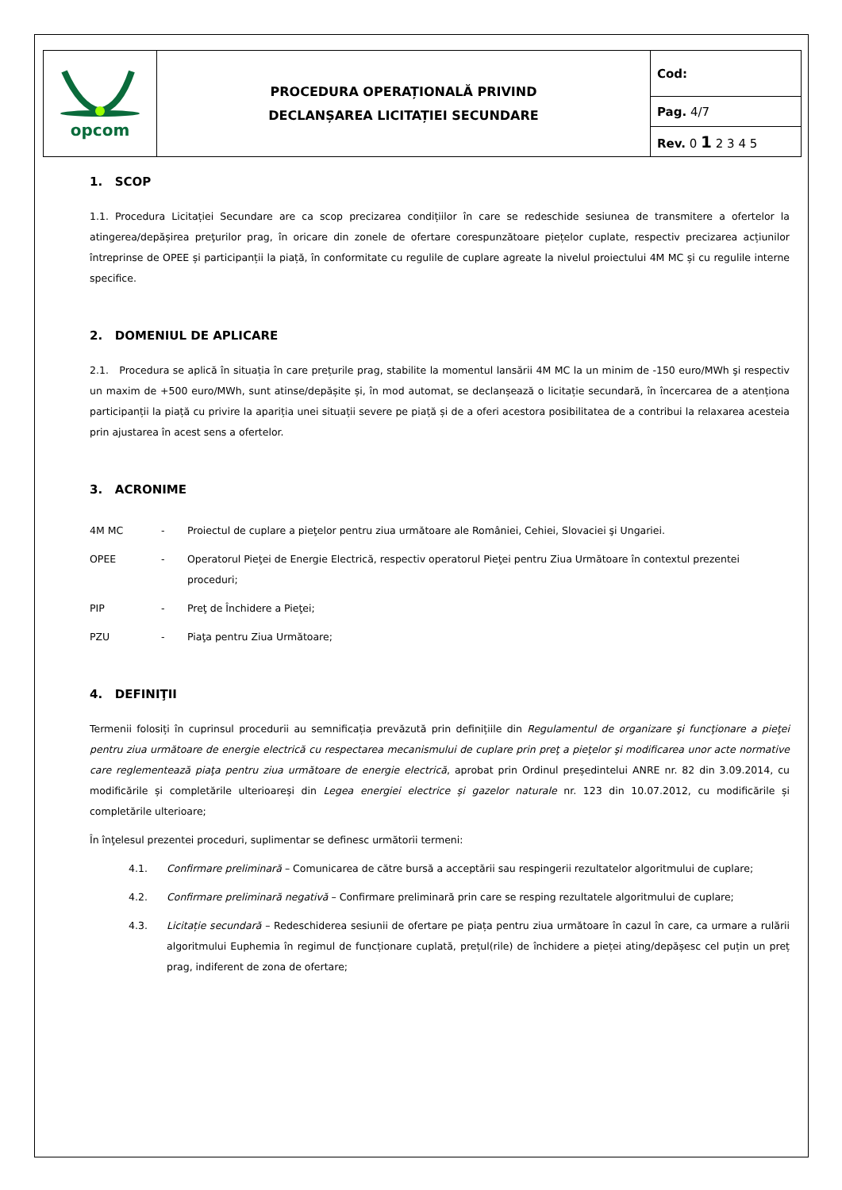| opcom | PROCEDURA OPERAȚIONALĂ PRIVIND DECLANȘAREA LICITAȚIEI SECUNDARE | Cod: |
| | | Pag. 4/7 |
| | | Rev. 0 1 2 3 4 5 |
1. SCOP
1.1. Procedura Licitației Secundare are ca scop precizarea condițiilor în care se redeschide sesiunea de transmitere a ofertelor la atingerea/depășirea preţurilor prag, în oricare din zonele de ofertare corespunzătoare piețelor cuplate, respectiv precizarea acțiunilor întreprinse de OPEE și participanții la piață, în conformitate cu regulile de cuplare agreate la nivelul proiectului 4M MC și cu regulile interne specifice.
2. DOMENIUL DE APLICARE
2.1. Procedura se aplică în situația în care prețurile prag, stabilite la momentul lansării 4M MC la un minim de -150 euro/MWh şi respectiv un maxim de +500 euro/MWh, sunt atinse/depășite și, în mod automat, se declanșează o licitație secundară, în încercarea de a atenționa participanții la piață cu privire la apariția unei situații severe pe piață și de a oferi acestora posibilitatea de a contribui la relaxarea acesteia prin ajustarea în acest sens a ofertelor.
3. ACRONIME
| 4M MC | - | Proiectul de cuplare a pieţelor pentru ziua următoare ale României, Cehiei, Slovaciei şi Ungariei. |
| OPEE | - | Operatorul Pieţei de Energie Electrică, respectiv operatorul Pieţei pentru Ziua Următoare în contextul prezentei proceduri; |
| PIP | - | Preţ de Închidere a Pieţei; |
| PZU | - | Piaţa pentru Ziua Următoare; |
4. DEFINIŢII
Termenii folosiți în cuprinsul procedurii au semnificația prevăzută prin definițiile din Regulamentul de organizare şi funcţionare a pieţei pentru ziua următoare de energie electrică cu respectarea mecanismului de cuplare prin preţ a pieţelor şi modificarea unor acte normative care reglementează piaţa pentru ziua următoare de energie electrică, aprobat prin Ordinul președintelui ANRE nr. 82 din 3.09.2014, cu modificările și completările ulterioareși din Legea energiei electrice și gazelor naturale nr. 123 din 10.07.2012, cu modificările și completările ulterioare;
În înţelesul prezentei proceduri, suplimentar se definesc următorii termeni:
4.1. Confirmare preliminară – Comunicarea de către bursă a acceptării sau respingerii rezultatelor algoritmului de cuplare;
4.2. Confirmare preliminară negativă – Confirmare preliminară prin care se resping rezultatele algoritmului de cuplare;
4.3. Licitație secundară – Redeschiderea sesiunii de ofertare pe piața pentru ziua următoare în cazul în care, ca urmare a rulării algoritmului Euphemia în regimul de funcționare cuplată, prețul(rile) de închidere a pieței ating/depășesc cel puțin un preț prag, indiferent de zona de ofertare;